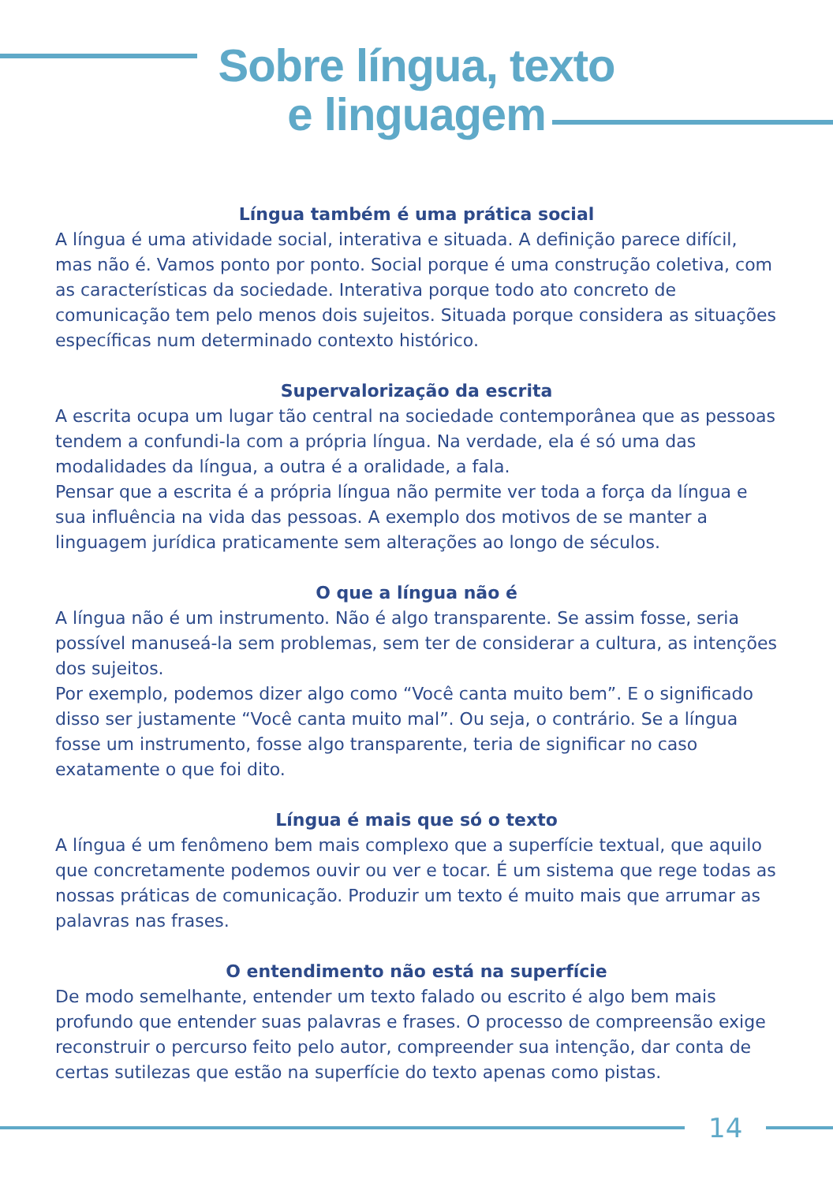Sobre língua, texto
e linguagem
Língua também é uma prática social
A língua é uma atividade social, interativa e situada. A definição parece difícil, mas não é. Vamos ponto por ponto. Social porque é uma construção coletiva, com as características da sociedade. Interativa porque todo ato concreto de comunicação tem pelo menos dois sujeitos. Situada porque considera as situações específicas num determinado contexto histórico.
Supervalorização da escrita
A escrita ocupa um lugar tão central na sociedade contemporânea que as pessoas tendem a confundi-la com a própria língua. Na verdade, ela é só uma das modalidades da língua, a outra é a oralidade, a fala.
Pensar que a escrita é a própria língua não permite ver toda a força da língua e sua influência na vida das pessoas. A exemplo dos motivos de se manter a linguagem jurídica praticamente sem alterações ao longo de séculos.
O que a língua não é
A língua não é um instrumento. Não é algo transparente. Se assim fosse, seria possível manuseá-la sem problemas, sem ter de considerar a cultura, as intenções dos sujeitos.
Por exemplo, podemos dizer algo como “Você canta muito bem”. E o significado disso ser justamente “Você canta muito mal”. Ou seja, o contrário. Se a língua fosse um instrumento, fosse algo transparente, teria de significar no caso exatamente o que foi dito.
Língua é mais que só o texto
A língua é um fenômeno bem mais complexo que a superfície textual, que aquilo que concretamente podemos ouvir ou ver e tocar. É um sistema que rege todas as nossas práticas de comunicação. Produzir um texto é muito mais que arrumar as palavras nas frases.
O entendimento não está na superfície
De modo semelhante, entender um texto falado ou escrito é algo bem mais profundo que entender suas palavras e frases. O processo de compreensão exige reconstruir o percurso feito pelo autor, compreender sua intenção, dar conta de certas sutilezas que estão na superfície do texto apenas como pistas.
14